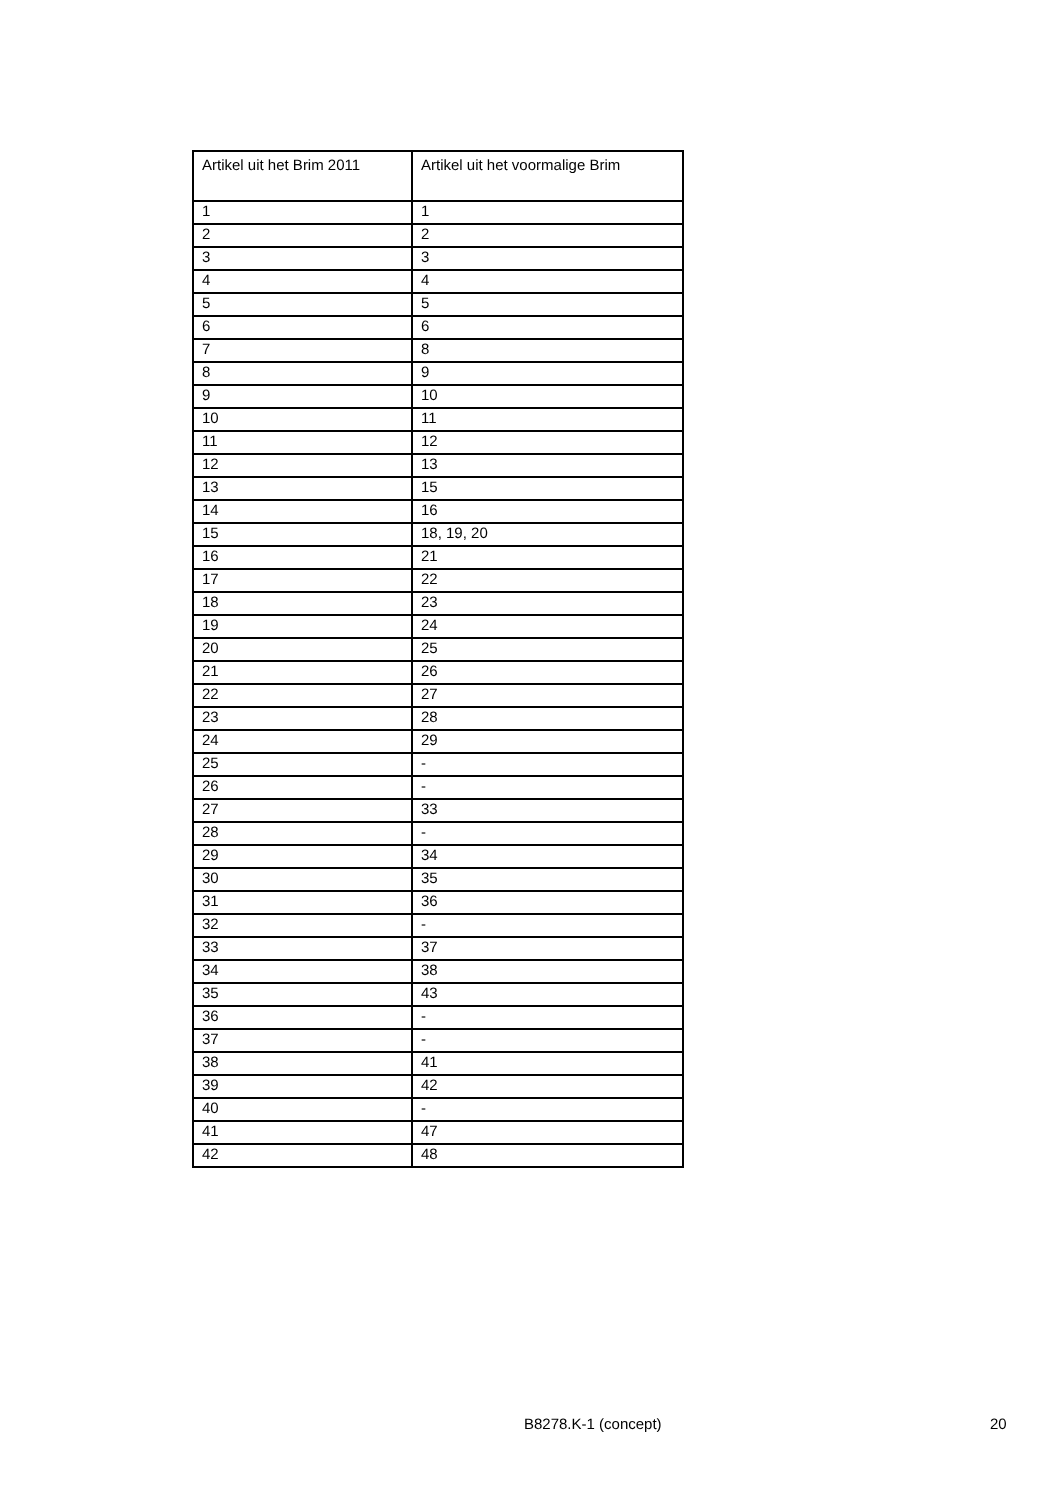| Artikel uit het Brim 2011 | Artikel uit het voormalige Brim |
| --- | --- |
| 1 | 1 |
| 2 | 2 |
| 3 | 3 |
| 4 | 4 |
| 5 | 5 |
| 6 | 6 |
| 7 | 8 |
| 8 | 9 |
| 9 | 10 |
| 10 | 11 |
| 11 | 12 |
| 12 | 13 |
| 13 | 15 |
| 14 | 16 |
| 15 | 18, 19, 20 |
| 16 | 21 |
| 17 | 22 |
| 18 | 23 |
| 19 | 24 |
| 20 | 25 |
| 21 | 26 |
| 22 | 27 |
| 23 | 28 |
| 24 | 29 |
| 25 | - |
| 26 | - |
| 27 | 33 |
| 28 | - |
| 29 | 34 |
| 30 | 35 |
| 31 | 36 |
| 32 | - |
| 33 | 37 |
| 34 | 38 |
| 35 | 43 |
| 36 | - |
| 37 | - |
| 38 | 41 |
| 39 | 42 |
| 40 | - |
| 41 | 47 |
| 42 | 48 |
B8278.K-1 (concept) 20